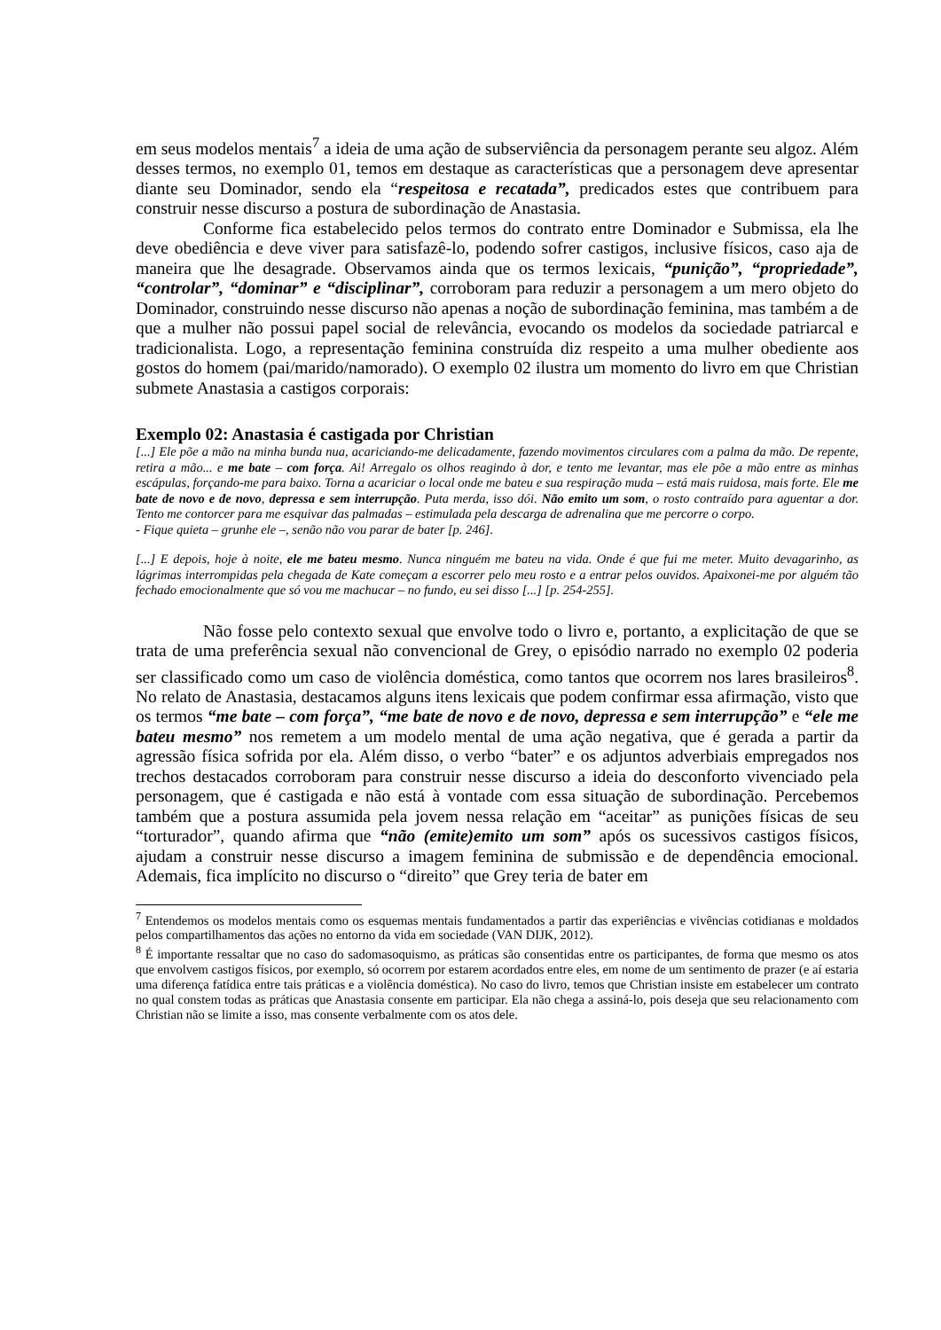em seus modelos mentais<sup>7</sup> a ideia de uma ação de subserviência da personagem perante seu algoz. Além desses termos, no exemplo 01, temos em destaque as características que a personagem deve apresentar diante seu Dominador, sendo ela “respeitosa e recatada”, predicados estes que contribuem para construir nesse discurso a postura de subordinação de Anastasia.
Conforme fica estabelecido pelos termos do contrato entre Dominador e Submissa, ela lhe deve obediência e deve viver para satisfazê-lo, podendo sofrer castigos, inclusive físicos, caso aja de maneira que lhe desagrade. Observamos ainda que os termos lexicais, “punição”, “propriedade”, “controlar”, “dominar” e “disciplinar”, corroboram para reduzir a personagem a um mero objeto do Dominador, construindo nesse discurso não apenas a noção de subordinação feminina, mas também a de que a mulher não possui papel social de relevância, evocando os modelos da sociedade patriarcal e tradicionalista. Logo, a representação feminina construída diz respeito a uma mulher obediente aos gostos do homem (pai/marido/namorado). O exemplo 02 ilustra um momento do livro em que Christian submete Anastasia a castigos corporais:
Exemplo 02: Anastasia é castigada por Christian
[...] Ele põe a mão na minha bunda nua, acariciando-me delicadamente, fazendo movimentos circulares com a palma da mão. De repente, retira a mão... e me bate – com força. Ai! Arregalo os olhos reagindo à dor, e tento me levantar, mas ele põe a mão entre as minhas escápulas, forçando-me para baixo. Torna a acariciar o local onde me bateu e sua respiração muda – está mais ruidosa, mais forte. Ele me bate de novo e de novo, depressa e sem interrupção. Puta merda, isso dói. Não emito um som, o rosto contraído para aguentar a dor. Tento me contorcer para me esquivar das palmadas – estimulada pela descarga de adrenalina que me percorre o corpo.
- Fique quieta – grunhe ele –, senão não vou parar de bater [p. 246].
[...] E depois, hoje à noite, ele me bateu mesmo. Nunca ninguém me bateu na vida. Onde é que fui me meter. Muito devagarinho, as lágrimas interrompidas pela chegada de Kate começam a escorrer pelo meu rosto e a entrar pelos ouvidos. Apaixonei-me por alguém tão fechado emocionalmente que só vou me machucar – no fundo, eu sei disso [...] [p. 254-255].
Não fosse pelo contexto sexual que envolve todo o livro e, portanto, a explicitação de que se trata de uma preferência sexual não convencional de Grey, o episódio narrado no exemplo 02 poderia ser classificado como um caso de violência doméstica, como tantos que ocorrem nos lares brasileiros<sup>8</sup>. No relato de Anastasia, destacamos alguns itens lexicais que podem confirmar essa afirmação, visto que os termos “me bate – com força”, “me bate de novo e de novo, depressa e sem interrupção” e “ele me bateu mesmo” nos remetem a um modelo mental de uma ação negativa, que é gerada a partir da agressão física sofrida por ela. Além disso, o verbo “bater” e os adjuntos adverbiais empregados nos trechos destacados corroboram para construir nesse discurso a ideia do desconforto vivenciado pela personagem, que é castigada e não está à vontade com essa situação de subordinação. Percebemos também que a postura assumida pela jovem nessa relação em “aceitar” as punições físicas de seu “torturador”, quando afirma que “não (emite)emito um som” após os sucessivos castigos físicos, ajudam a construir nesse discurso a imagem feminina de submissão e de dependência emocional. Ademais, fica implícito no discurso o “direito” que Grey teria de bater em
<sup>7</sup> Entendemos os modelos mentais como os esquemas mentais fundamentados a partir das experiências e vivências cotidianas e moldados pelos compartilhamentos das ações no entorno da vida em sociedade (VAN DIJK, 2012).
<sup>8</sup> É importante ressaltar que no caso do sadomasoquismo, as práticas são consentidas entre os participantes, de forma que mesmo os atos que envolvem castigos físicos, por exemplo, só ocorrem por estarem acordados entre eles, em nome de um sentimento de prazer (e aí estaria uma diferença fatídica entre tais práticas e a violência doméstica). No caso do livro, temos que Christian insiste em estabelecer um contrato no qual constem todas as práticas que Anastasia consente em participar. Ela não chega a assiná-lo, pois deseja que seu relacionamento com Christian não se limite a isso, mas consente verbalmente com os atos dele.